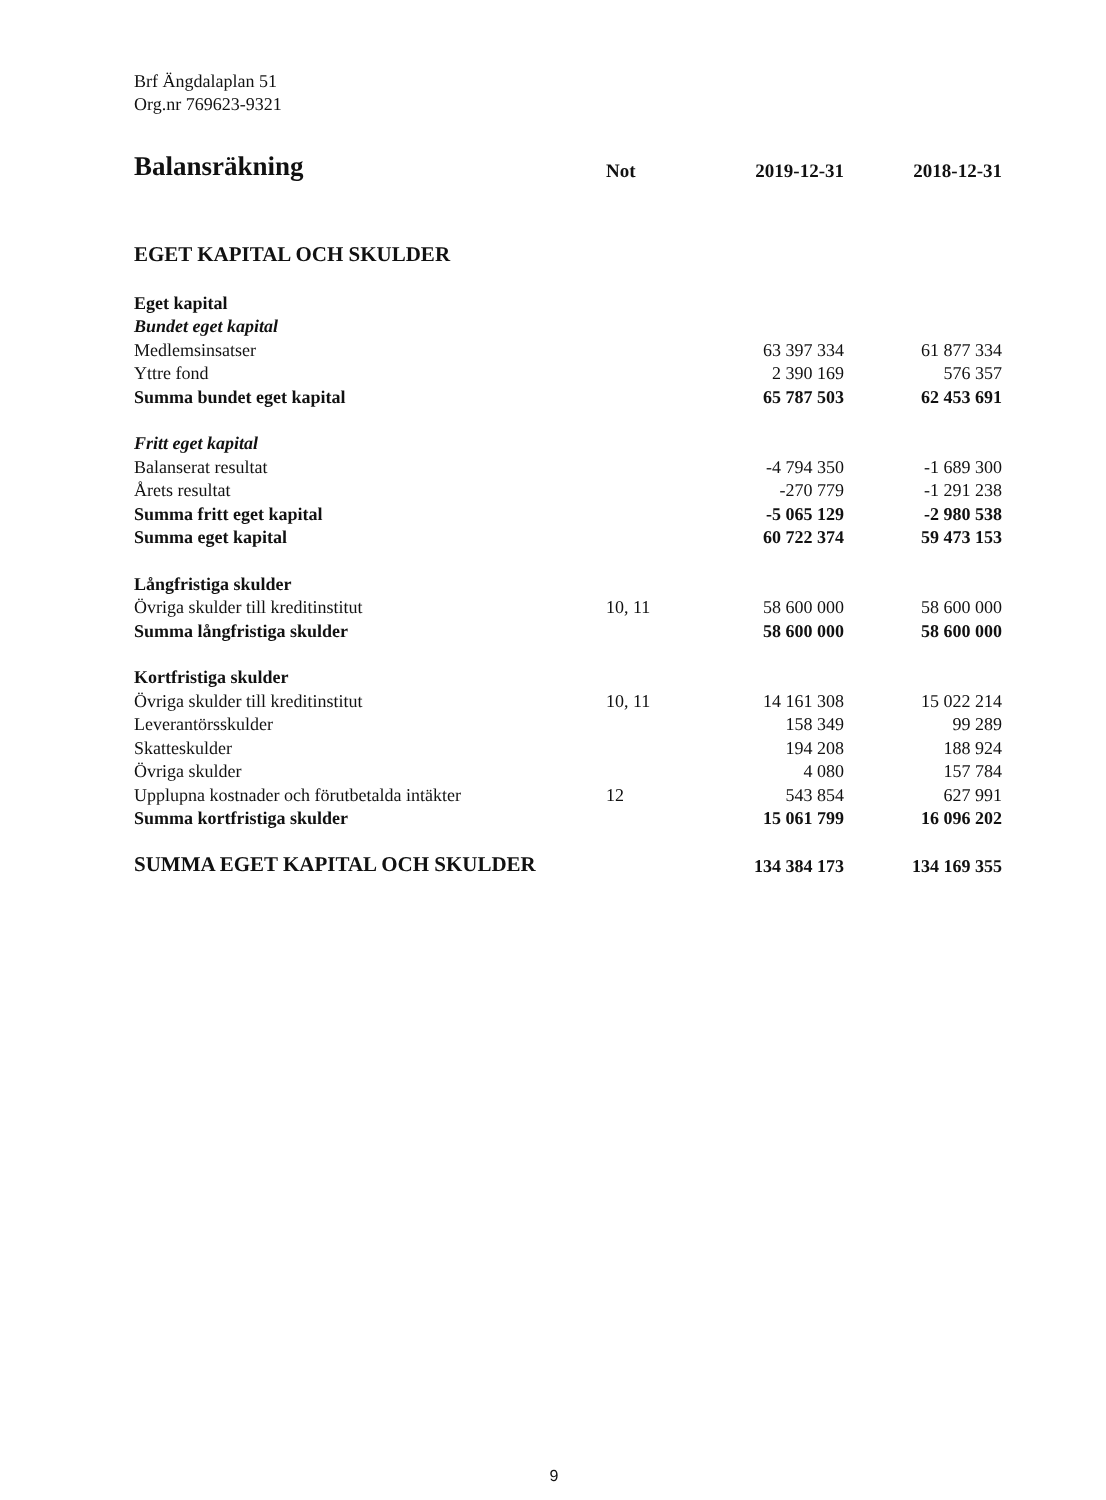Brf Ängdalaplan 51
Org.nr 769623-9321
| Balansräkning | Not | 2019-12-31 | 2018-12-31 |
| --- | --- | --- | --- |
| EGET KAPITAL OCH SKULDER | | | |
| Eget kapital | | | |
| Bundet eget kapital | | | |
| Medlemsinsatser | | 63 397 334 | 61 877 334 |
| Yttre fond | | 2 390 169 | 576 357 |
| Summa bundet eget kapital | | 65 787 503 | 62 453 691 |
| Fritt eget kapital | | | |
| Balanserat resultat | | -4 794 350 | -1 689 300 |
| Årets resultat | | -270 779 | -1 291 238 |
| Summa fritt eget kapital | | -5 065 129 | -2 980 538 |
| Summa eget kapital | | 60 722 374 | 59 473 153 |
| Långfristiga skulder | | | |
| Övriga skulder till kreditinstitut | 10, 11 | 58 600 000 | 58 600 000 |
| Summa långfristiga skulder | | 58 600 000 | 58 600 000 |
| Kortfristiga skulder | | | |
| Övriga skulder till kreditinstitut | 10, 11 | 14 161 308 | 15 022 214 |
| Leverantörsskulder | | 158 349 | 99 289 |
| Skatteskulder | | 194 208 | 188 924 |
| Övriga skulder | | 4 080 | 157 784 |
| Upplupna kostnader och förutbetalda intäkter | 12 | 543 854 | 627 991 |
| Summa kortfristiga skulder | | 15 061 799 | 16 096 202 |
| SUMMA EGET KAPITAL OCH SKULDER | | 134 384 173 | 134 169 355 |
9